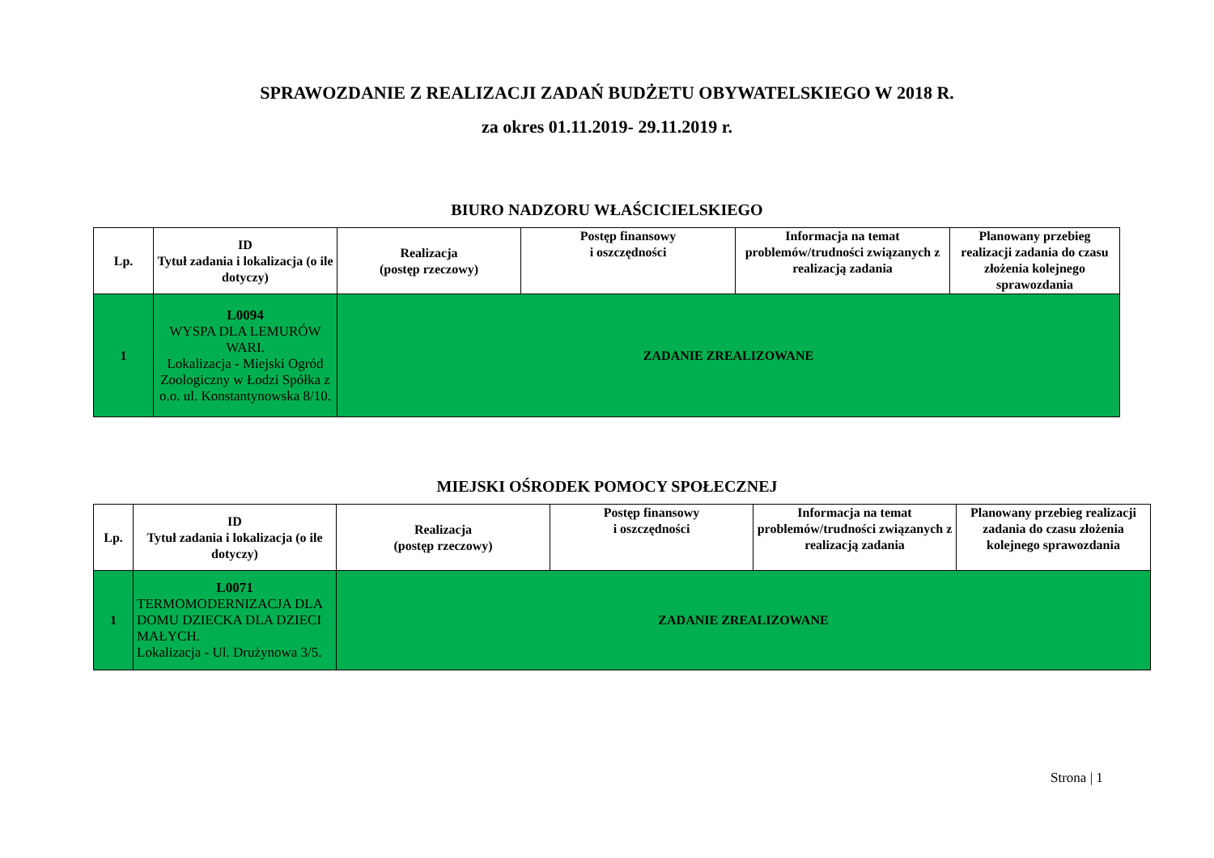SPRAWOZDANIE Z REALIZACJI ZADAŃ BUDŻETU OBYWATELSKIEGO W 2018 R.
za okres 01.11.2019- 29.11.2019 r.
BIURO NADZORU WŁAŚCICIELSKIEGO
| Lp. | ID Tytuł zadania i lokalizacja (o ile dotyczy) | Realizacja (postęp rzeczowy) | Postęp finansowy i oszczędności | Informacja na temat problemów/trudności związanych z realizacją zadania | Planowany przebieg realizacji zadania do czasu złożenia kolejnego sprawozdania |
| --- | --- | --- | --- | --- | --- |
| 1 | L0094 WYSPA DLA LEMURÓW WARI. Lokalizacja - Miejski Ogród Zoologiczny w Łodzi Spółka z o.o. ul. Konstantynowska 8/10. | ZADANIE ZREALIZOWANE | | | |
MIEJSKI OŚRODEK POMOCY SPOŁECZNEJ
| Lp. | ID Tytuł zadania i lokalizacja (o ile dotyczy) | Realizacja (postęp rzeczowy) | Postęp finansowy i oszczędności | Informacja na temat problemów/trudności związanych z realizacją zadania | Planowany przebieg realizacji zadania do czasu złożenia kolejnego sprawozdania |
| --- | --- | --- | --- | --- | --- |
| 1 | L0071 TERMOMODERNIZACJA DLA DOMU DZIECKA DLA DZIECI MAŁYCH. Lokalizacja - Ul. Drużynowa 3/5. | ZADANIE ZREALIZOWANE | | | |
Strona | 1